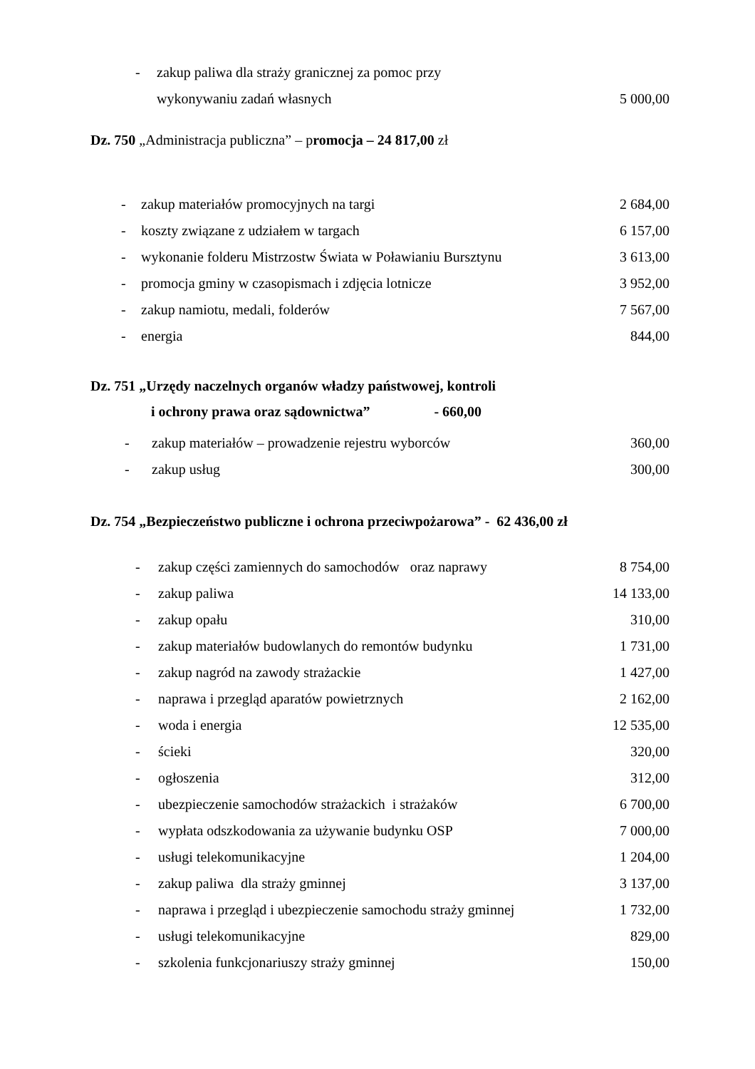| - | zakup paliwa dla straży granicznej za pomoc przy | |
| | wykonywaniu zadań własnych | 5 000,00 |
Dz. 750 „Administracja publiczna” – promocja – 24 817,00 zł
| - | zakup materiałów promocyjnych na targi | 2 684,00 |
| - | koszty związane z udziałem w targach | 6 157,00 |
| - | wykonanie folderu Mistrzostw Świata w Poławianiu Bursztynu | 3 613,00 |
| - | promocja gminy w czasopismach i zdjęcia lotnicze | 3 952,00 |
| - | zakup namiotu, medali, folderów | 7 567,00 |
| - | energia | 844,00 |
Dz. 751 „Urzędy naczelnych organów władzy państwowej, kontroli
i ochrony prawa oraz sądownictwa” - 660,00
| - | zakup materiałów – prowadzenie rejestru wyborców | 360,00 |
| - | zakup usług | 300,00 |
Dz. 754 „Bezpieczeństwo publiczne i ochrona przeciwpożarowa” - 62 436,00 zł
| - | zakup części zamiennych do samochodów oraz naprawy | 8 754,00 |
| - | zakup paliwa | 14 133,00 |
| - | zakup opału | 310,00 |
| - | zakup materiałów budowlanych do remontów budynku | 1 731,00 |
| - | zakup nagród na zawody strażackie | 1 427,00 |
| - | naprawa i przegląd aparatów powietrznych | 2 162,00 |
| - | woda i energia | 12 535,00 |
| - | ścieki | 320,00 |
| - | ogłoszenia | 312,00 |
| - | ubezpieczenie samochodów strażackich i strażaków | 6 700,00 |
| - | wypłata odszkodowania za używanie budynku OSP | 7 000,00 |
| - | usługi telekomunikacyjne | 1 204,00 |
| - | zakup paliwa dla straży gminnej | 3 137,00 |
| - | naprawa i przegląd i ubezpieczenie samochodu straży gminnej | 1 732,00 |
| - | usługi telekomunikacyjne | 829,00 |
| - | szkolenia funkcjonariuszy straży gminnej | 150,00 |